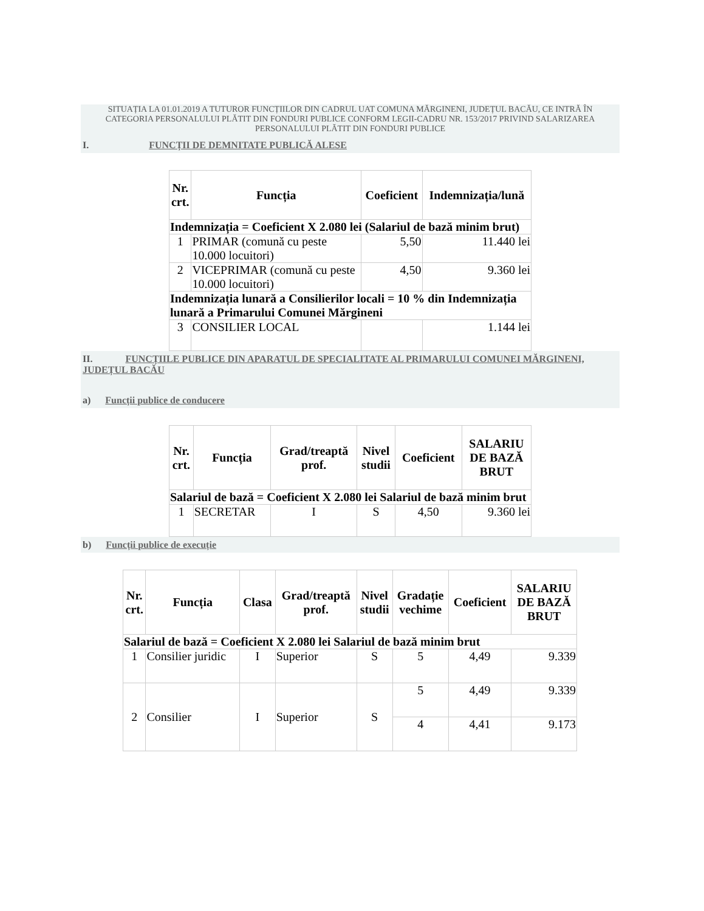SITUAȚIA LA 01.01.2019 A TUTUROR FUNCȚIILOR DIN CADRUL UAT COMUNA MĂRGINENI, JUDEȚUL BACĂU, CE INTRĂ ÎN CATEGORIA PERSONALULUI PLĂTIT DIN FONDURI PUBLICE CONFORM LEGII-CADRU NR. 153/2017 PRIVIND SALARIZAREA PERSONALULUI PLĂTIT DIN FONDURI PUBLICE
I. FUNCȚII DE DEMNITATE PUBLICĂ ALESE
| Nr. crt. | Funcția | Coeficient | Indemnizația/lună |
| --- | --- | --- | --- |
| Indemnizația = Coeficient X 2.080 lei (Salariul de bază minim brut) | | | |
| 1 | PRIMAR (comună cu peste 10.000 locuitori) | 5,50 | 11.440 lei |
| 2 | VICEPRIMAR (comună cu peste 10.000 locuitori) | 4,50 | 9.360 lei |
| Indemnizația lunară a Consilierilor locali = 10 % din Indemnizația lunară a Primarului Comunei Mărgineni | | | |
| 3 | CONSILIER LOCAL | | 1.144 lei |
II. FUNCȚIILE PUBLICE DIN APARATUL DE SPECIALITATE AL PRIMARULUI COMUNEI MĂRGINENI, JUDEȚUL BACĂU
a) Funcții publice de conducere
| Nr. crt. | Funcția | Grad/treaptă prof. | Nivel studii | Coeficient | SALARIU DE BAZĂ BRUT |
| --- | --- | --- | --- | --- | --- |
| Salariul de bază = Coeficient X 2.080 lei Salariul de bază minim brut | | | | | |
| 1 | SECRETAR | I | S | 4,50 | 9.360 lei |
b) Funcții publice de execuție
| Nr. crt. | Funcția | Clasa | Grad/treaptă prof. | Nivel studii | Gradație vechime | Coeficient | SALARIU DE BAZĂ BRUT |
| --- | --- | --- | --- | --- | --- | --- | --- |
| Salariul de bază = Coeficient X 2.080 lei Salariul de bază minim brut | | | | | | | |
| 1 | Consilier juridic | I | Superior | S | 5 | 4,49 | 9.339 |
| 2 | Consilier | I | Superior | S | 5 | 4,49 | 9.339 |
| | | | | | 4 | 4,41 | 9.173 |